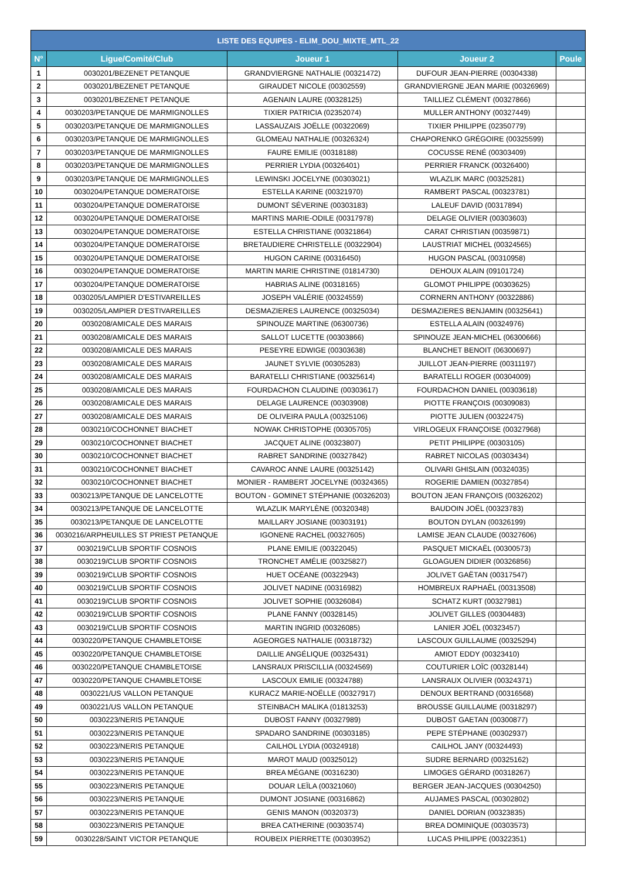| LISTE DES EQUIPES - ELIM_DOU_MIXTE_MTL_22 | | | | |
| --- | --- | --- | --- | --- |
| N° | Ligue/Comité/Club | Joueur 1 | Joueur 2 | Poule |
| 1 | 0030201/BEZENET PETANQUE | GRANDVIERGNE NATHALIE (00321472) | DUFOUR JEAN-PIERRE (00304338) | |
| 2 | 0030201/BEZENET PETANQUE | GIRAUDET NICOLE (00302559) | GRANDVIERGNE JEAN MARIE (00326969) | |
| 3 | 0030201/BEZENET PETANQUE | AGENAIN LAURE (00328125) | TAILLIEZ CLÉMENT (00327866) | |
| 4 | 0030203/PETANQUE DE MARMIGNOLLES | TIXIER PATRICIA (02352074) | MULLER ANTHONY (00327449) | |
| 5 | 0030203/PETANQUE DE MARMIGNOLLES | LASSAUZAIS JOËLLE (00322069) | TIXIER PHILIPPE (02350779) | |
| 6 | 0030203/PETANQUE DE MARMIGNOLLES | GLOMEAU NATHALIE (00326324) | CHAPORENKO GRÉGOIRE (00325599) | |
| 7 | 0030203/PETANQUE DE MARMIGNOLLES | FAURE EMILIE (00318188) | COCUSSE RENÉ (00303409) | |
| 8 | 0030203/PETANQUE DE MARMIGNOLLES | PERRIER LYDIA (00326401) | PERRIER FRANCK (00326400) | |
| 9 | 0030203/PETANQUE DE MARMIGNOLLES | LEWINSKI JOCELYNE (00303021) | WLAZLIK MARC (00325281) | |
| 10 | 0030204/PETANQUE DOMERATOISE | ESTELLA KARINE (00321970) | RAMBERT PASCAL (00323781) | |
| 11 | 0030204/PETANQUE DOMERATOISE | DUMONT SÉVERINE (00303183) | LALEUF DAVID (00317894) | |
| 12 | 0030204/PETANQUE DOMERATOISE | MARTINS MARIE-ODILE (00317978) | DELAGE OLIVIER (00303603) | |
| 13 | 0030204/PETANQUE DOMERATOISE | ESTELLA CHRISTIANE (00321864) | CARAT CHRISTIAN (00359871) | |
| 14 | 0030204/PETANQUE DOMERATOISE | BRETAUDIERE CHRISTELLE (00322904) | LAUSTRIAT MICHEL (00324565) | |
| 15 | 0030204/PETANQUE DOMERATOISE | HUGON CARINE (00316450) | HUGON PASCAL (00310958) | |
| 16 | 0030204/PETANQUE DOMERATOISE | MARTIN MARIE CHRISTINE (01814730) | DEHOUX ALAIN (09101724) | |
| 17 | 0030204/PETANQUE DOMERATOISE | HABRIAS ALINE (00318165) | GLOMOT PHILIPPE (00303625) | |
| 18 | 0030205/LAMPIER D'ESTIVAREILLES | JOSEPH VALÉRIE (00324559) | CORNERN ANTHONY (00322886) | |
| 19 | 0030205/LAMPIER D'ESTIVAREILLES | DESMAZIERES LAURENCE (00325034) | DESMAZIERES BENJAMIN (00325641) | |
| 20 | 0030208/AMICALE DES MARAIS | SPINOUZE MARTINE (06300736) | ESTELLA ALAIN (00324976) | |
| 21 | 0030208/AMICALE DES MARAIS | SALLOT LUCETTE (00303866) | SPINOUZE JEAN-MICHEL (06300666) | |
| 22 | 0030208/AMICALE DES MARAIS | PESEYRE EDWIGE (00303638) | BLANCHET BENOIT (06300697) | |
| 23 | 0030208/AMICALE DES MARAIS | JAUNET SYLVIE (00305283) | JUILLOT JEAN-PIERRE (00311197) | |
| 24 | 0030208/AMICALE DES MARAIS | BARATELLI CHRISTIANE (00325614) | BARATELLI ROGER (00304009) | |
| 25 | 0030208/AMICALE DES MARAIS | FOURDACHON CLAUDINE (00303617) | FOURDACHON DANIEL (00303618) | |
| 26 | 0030208/AMICALE DES MARAIS | DELAGE LAURENCE (00303908) | PIOTTE FRANÇOIS (00309083) | |
| 27 | 0030208/AMICALE DES MARAIS | DE OLIVEIRA PAULA (00325106) | PIOTTE JULIEN (00322475) | |
| 28 | 0030210/COCHONNET BIACHET | NOWAK CHRISTOPHE (00305705) | VIRLOGEUX FRANÇOISE (00327968) | |
| 29 | 0030210/COCHONNET BIACHET | JACQUET ALINE (00323807) | PETIT PHILIPPE (00303105) | |
| 30 | 0030210/COCHONNET BIACHET | RABRET SANDRINE (00327842) | RABRET NICOLAS (00303434) | |
| 31 | 0030210/COCHONNET BIACHET | CAVAROC ANNE LAURE (00325142) | OLIVARI GHISLAIN (00324035) | |
| 32 | 0030210/COCHONNET BIACHET | MONIER - RAMBERT JOCELYNE (00324365) | ROGERIE DAMIEN (00327854) | |
| 33 | 0030213/PETANQUE DE LANCELOTTE | BOUTON - GOMINET STÉPHANIE (00326203) | BOUTON JEAN FRANÇOIS (00326202) | |
| 34 | 0030213/PETANQUE DE LANCELOTTE | WLAZLIK MARYLÈNE (00320348) | BAUDOIN JOËL (00323783) | |
| 35 | 0030213/PETANQUE DE LANCELOTTE | MAILLARY JOSIANE (00303191) | BOUTON DYLAN (00326199) | |
| 36 | 0030216/ARPHEUILLES ST PRIEST PETANQUE | IGONENE RACHEL (00327605) | LAMISE JEAN CLAUDE (00327606) | |
| 37 | 0030219/CLUB SPORTIF COSNOIS | PLANE EMILIE (00322045) | PASQUET MICKAËL (00300573) | |
| 38 | 0030219/CLUB SPORTIF COSNOIS | TRONCHET AMÉLIE (00325827) | GLOAGUEN DIDIER (00326856) | |
| 39 | 0030219/CLUB SPORTIF COSNOIS | HUET OCÉANE (00322943) | JOLIVET GAËTAN (00317547) | |
| 40 | 0030219/CLUB SPORTIF COSNOIS | JOLIVET NADINE (00316982) | HOMBREUX RAPHAËL (00313508) | |
| 41 | 0030219/CLUB SPORTIF COSNOIS | JOLIVET SOPHIE (00326084) | SCHATZ KURT (00327981) | |
| 42 | 0030219/CLUB SPORTIF COSNOIS | PLANE FANNY (00328145) | JOLIVET GILLES (00304483) | |
| 43 | 0030219/CLUB SPORTIF COSNOIS | MARTIN INGRID (00326085) | LANIER JOËL (00323457) | |
| 44 | 0030220/PETANQUE CHAMBLETOISE | AGEORGES NATHALIE (00318732) | LASCOUX GUILLAUME (00325294) | |
| 45 | 0030220/PETANQUE CHAMBLETOISE | DAILLIE ANGÉLIQUE (00325431) | AMIOT EDDY (00323410) | |
| 46 | 0030220/PETANQUE CHAMBLETOISE | LANSRAUX PRISCILLIA (00324569) | COUTURIER LOÏC (00328144) | |
| 47 | 0030220/PETANQUE CHAMBLETOISE | LASCOUX EMILIE (00324788) | LANSRAUX OLIVIER (00324371) | |
| 48 | 0030221/US VALLON PETANQUE | KURACZ MARIE-NOËLLE (00327917) | DENOUX BERTRAND (00316568) | |
| 49 | 0030221/US VALLON PETANQUE | STEINBACH MALIKA (01813253) | BROUSSE GUILLAUME (00318297) | |
| 50 | 0030223/NERIS PETANQUE | DUBOST FANNY (00327989) | DUBOST GAETAN (00300877) | |
| 51 | 0030223/NERIS PETANQUE | SPADARO SANDRINE (00303185) | PEPE STÉPHANE (00302937) | |
| 52 | 0030223/NERIS PETANQUE | CAILHOL LYDIA (00324918) | CAILHOL JANY (00324493) | |
| 53 | 0030223/NERIS PETANQUE | MAROT MAUD (00325012) | SUDRE BERNARD (00325162) | |
| 54 | 0030223/NERIS PETANQUE | BREA MÉGANE (00316230) | LIMOGES GÉRARD (00318267) | |
| 55 | 0030223/NERIS PETANQUE | DOUAR LEÏLA (00321060) | BERGER JEAN-JACQUES (00304250) | |
| 56 | 0030223/NERIS PETANQUE | DUMONT JOSIANE (00316862) | AUJAMES PASCAL (00302802) | |
| 57 | 0030223/NERIS PETANQUE | GENIS MANON (00320373) | DANIEL DORIAN (00323835) | |
| 58 | 0030223/NERIS PETANQUE | BREA CATHERINE (00303574) | BREA DOMINIQUE (00303573) | |
| 59 | 0030228/SAINT VICTOR PETANQUE | ROUBEIX PIERRETTE (00303952) | LUCAS PHILIPPE (00322351) | |